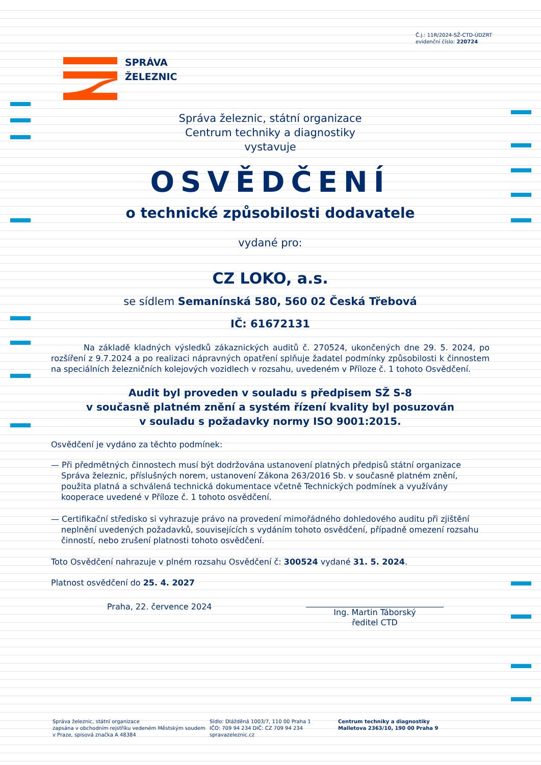Č.j.: 11R/2024-SŽ-CTD-ÚDZRT
evidenční číslo: 220724
SPRÁVA
ŽELEZNIC
Správa železnic, státní organizace
Centrum techniky a diagnostiky
vystavuje
OSVĚDČENÍ
o technické způsobilosti dodavatele
vydané pro:
CZ LOKO, a.s.
se sídlem Semanínská 580, 560 02 Česká Třebová
IČ: 61672131
Na základě kladných výsledků zákaznických auditů č. 270524, ukončených dne 29. 5. 2024, po rozšíření z 9.7.2024 a po realizaci nápravných opatření splňuje žadatel podmínky způsobilosti k činnostem na speciálních železničních kolejových vozidlech v rozsahu, uvedeném v Příloze č. 1 tohoto Osvědčení.
Audit byl proveden v souladu s předpisem SŽ S-8
v současně platném znění a systém řízení kvality byl posuzován
v souladu s požadavky normy ISO 9001:2015.
Osvědčení je vydáno za těchto podmínek:
— Při předmětných činnostech musí být dodržována ustanovení platných předpisů státní organizace Správa železnic, příslušných norem, ustanovení Zákona 263/2016 Sb. v současně platném znění, použita platná a schválená technická dokumentace včetně Technických podmínek a využívány kooperace uvedené v Příloze č. 1 tohoto osvědčení.
— Certifikační středisko si vyhrazuje právo na provedení mimořádného dohledového auditu při zjištění neplnění uvedených požadavků, souvisejících s vydáním tohoto osvědčení, případně omezení rozsahu činností, nebo zrušení platnosti tohoto osvědčení.
Toto Osvědčení nahrazuje v plném rozsahu Osvědčení č: 300524 vydané 31. 5. 2024.
Platnost osvědčení do 25. 4. 2027
Praha, 22. července 2024
Ing. Martin Táborský
ředitel CTD
Správa železnic, státní organizace
zapsána v obchodním rejstříku vedeném Městským soudem v Praze, spisová značka A 48384
Sídlo: Dlážděná 1003/7, 110 00 Praha 1
IČO: 709 94 234 DIČ: CZ 709 94 234
spravazeleznic.cz
Centrum techniky a diagnostiky
Malletova 2363/10, 190 00 Praha 9